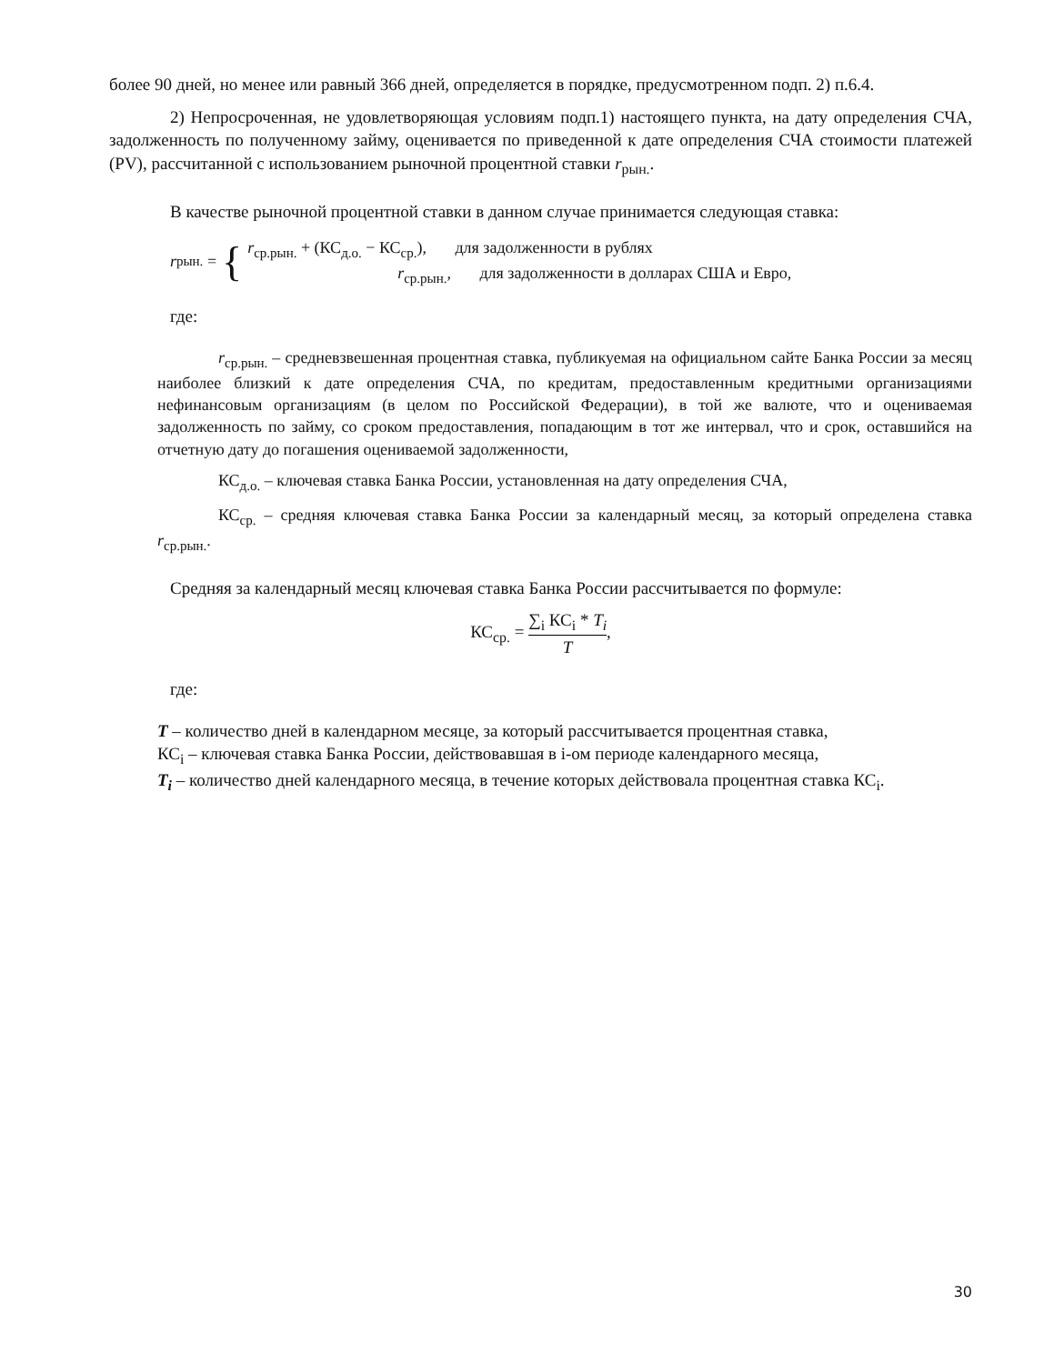более 90 дней, но менее или равный 366 дней, определяется в порядке, предусмотренном подп. 2) п.6.4.
2) Непросроченная, не удовлетворяющая условиям подп.1) настоящего пункта, на дату определения СЧА, задолженность по полученному займу, оценивается по приведенной к дате определения СЧА стоимости платежей (PV), рассчитанной с использованием рыночной процентной ставки r<sub>рын.</sub>.
В качестве рыночной процентной ставки в данном случае принимается следующая ставка:
r<sub>рын.</sub> = {
r<sub>ср.рын.</sub> + (КС<sub>д.о.</sub> − КС<sub>ср.</sub>), для задолженности в рублях
r<sub>ср.рын.</sub>, для задолженности в долларах США и Евро,
где:
r<sub>ср.рын.</sub> – средневзвешенная процентная ставка, публикуемая на официальном сайте Банка России за месяц наиболее близкий к дате определения СЧА, по кредитам, предоставленным кредитными организациями нефинансовым организациям (в целом по Российской Федерации), в той же валюте, что и оцениваемая задолженность по займу, со сроком предоставления, попадающим в тот же интервал, что и срок, оставшийся на отчетную дату до погашения оцениваемой задолженности,
КС<sub>д.о.</sub> – ключевая ставка Банка России, установленная на дату определения СЧА,
КС<sub>ср.</sub> – средняя ключевая ставка Банка России за календарный месяц, за который определена ставка r<sub>ср.рын.</sub>.
Средняя за календарный месяц ключевая ставка Банка России рассчитывается по формуле:
КС<sub>ср.</sub> = ∑<sub>i</sub> КС<sub>i</sub> * T<sub>i</sub> T,
где:
T – количество дней в календарном месяце, за который рассчитывается процентная ставка,
КС<sub>i</sub> – ключевая ставка Банка России, действовавшая в i-ом периоде календарного месяца,
T<sub>i</sub> – количество дней календарного месяца, в течение которых действовала процентная ставка КС<sub>i</sub>.
30